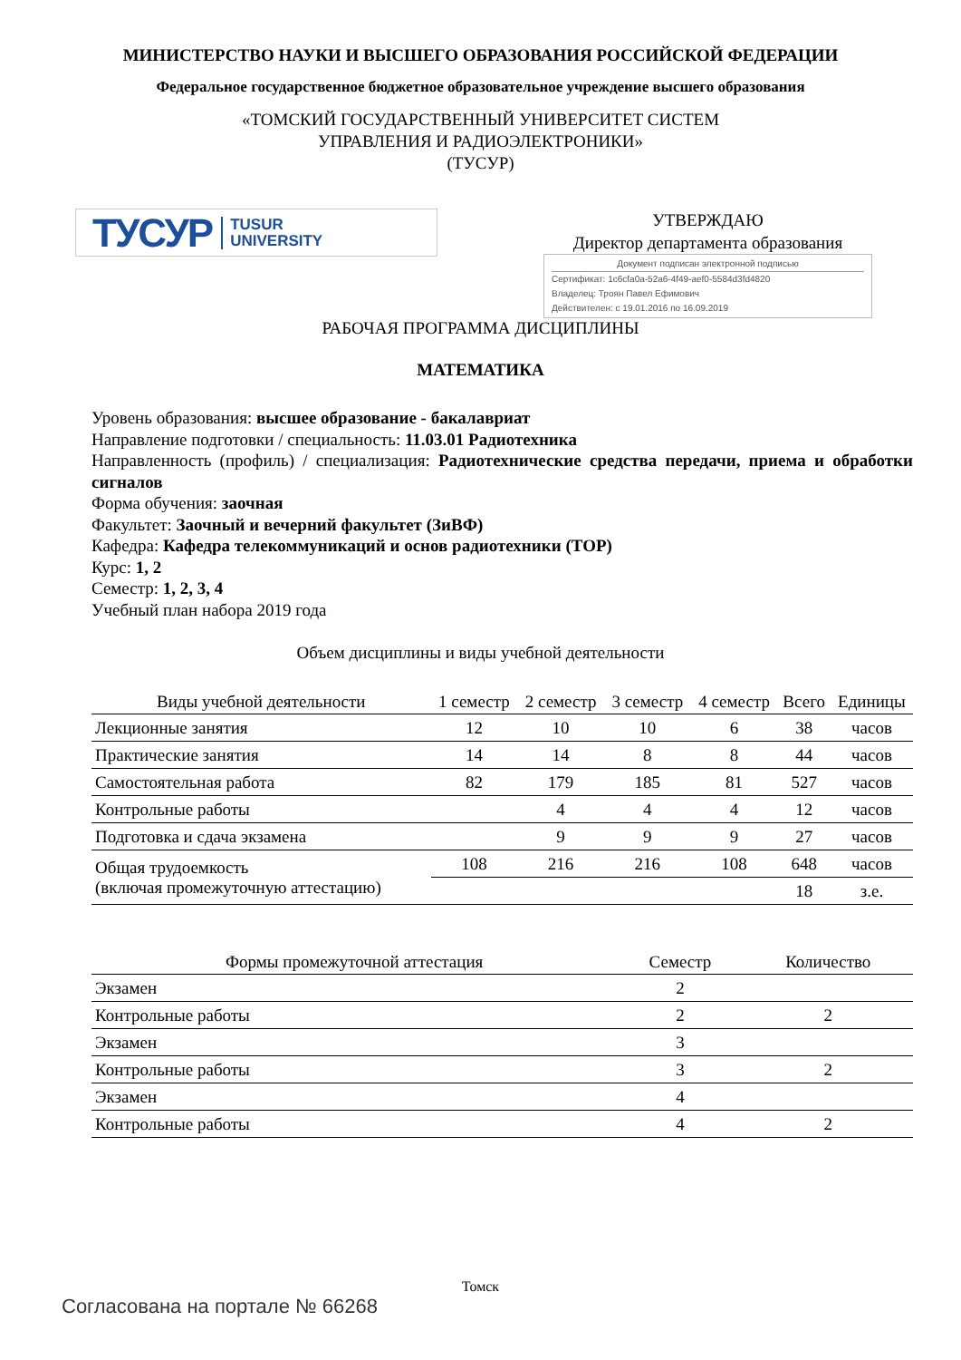МИНИСТЕРСТВО НАУКИ И ВЫСШЕГО ОБРАЗОВАНИЯ РОССИЙСКОЙ ФЕДЕРАЦИИ
Федеральное государственное бюджетное образовательное учреждение высшего образования
«ТОМСКИЙ ГОСУДАРСТВЕННЫЙ УНИВЕРСИТЕТ СИСТЕМ
УПРАВЛЕНИЯ И РАДИОЭЛЕКТРОНИКИ»
(ТУСУР)
ТУСУР TUSUR
UNIVERSITY
УТВЕРЖДАЮ
Директор департамента образования
Документ подписан электронной подписью
Сертификат: 1c6cfa0a-52a6-4f49-aef0-5584d3fd4820
Владелец: Троян Павел Ефимович
Действителен: с 19.01.2016 по 16.09.2019
РАБОЧАЯ ПРОГРАММА ДИСЦИПЛИНЫ
МАТЕМАТИКА
Уровень образования: высшее образование - бакалавриат
Направление подготовки / специальность: 11.03.01 Радиотехника
Направленность (профиль) / специализация: Радиотехнические средства передачи, приема и обработки сигналов
Форма обучения: заочная
Факультет: Заочный и вечерний факультет (ЗиВФ)
Кафедра: Кафедра телекоммуникаций и основ радиотехники (ТОР)
Курс: 1, 2
Семестр: 1, 2, 3, 4
Учебный план набора 2019 года
Объем дисциплины и виды учебной деятельности
| Виды учебной деятельности | 1 семестр | 2 семестр | 3 семестр | 4 семестр | Всего | Единицы |
| --- | --- | --- | --- | --- | --- | --- |
| Лекционные занятия | 12 | 10 | 10 | 6 | 38 | часов |
| Практические занятия | 14 | 14 | 8 | 8 | 44 | часов |
| Самостоятельная работа | 82 | 179 | 185 | 81 | 527 | часов |
| Контрольные работы | | 4 | 4 | 4 | 12 | часов |
| Подготовка и сдача экзамена | | 9 | 9 | 9 | 27 | часов |
| Общая трудоемкость (включая промежуточную аттестацию) | 108 | 216 | 216 | 108 | 648 | часов |
| | | | | | 18 | з.е. |
| Формы промежуточной аттестация | Семестр | Количество |
| --- | --- | --- |
| Экзамен | 2 | |
| Контрольные работы | 2 | 2 |
| Экзамен | 3 | |
| Контрольные работы | 3 | 2 |
| Экзамен | 4 | |
| Контрольные работы | 4 | 2 |
Томск
Согласована на портале № 66268